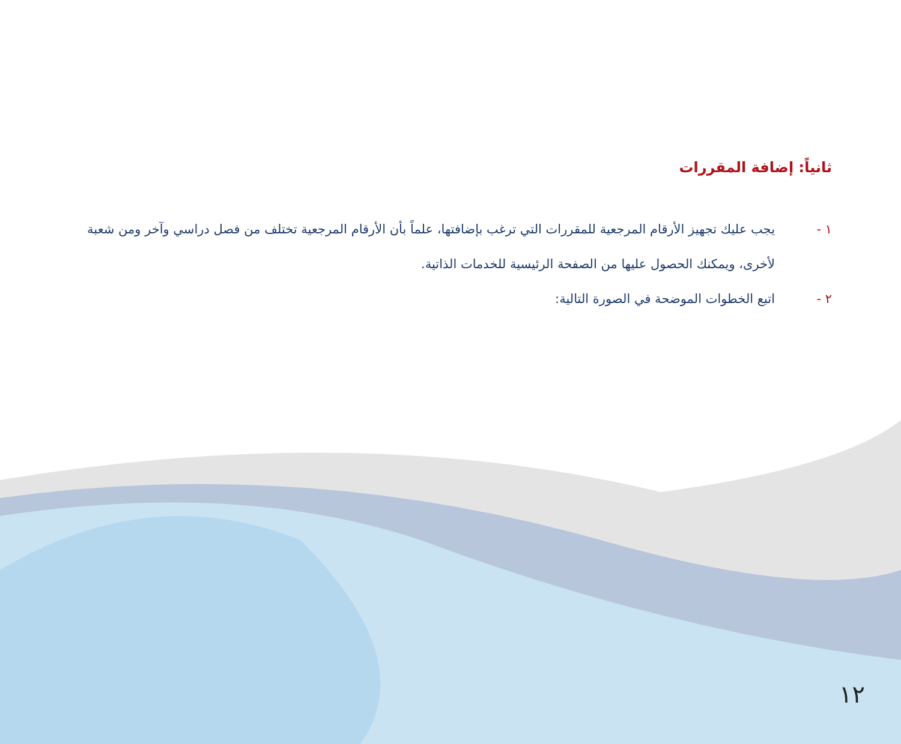ثانياً: إضافة المقررات
١ - يجب عليك تجهيز الأرقام المرجعية للمقررات التي ترغب بإضافتها، علماً بأن الأرقام المرجعية تختلف من فصل دراسي وآخر ومن شعبة لأخرى، ويمكنك الحصول عليها من الصفحة الرئيسية للخدمات الذاتية.
٢ - اتبع الخطوات الموضحة في الصورة التالية:
١٢